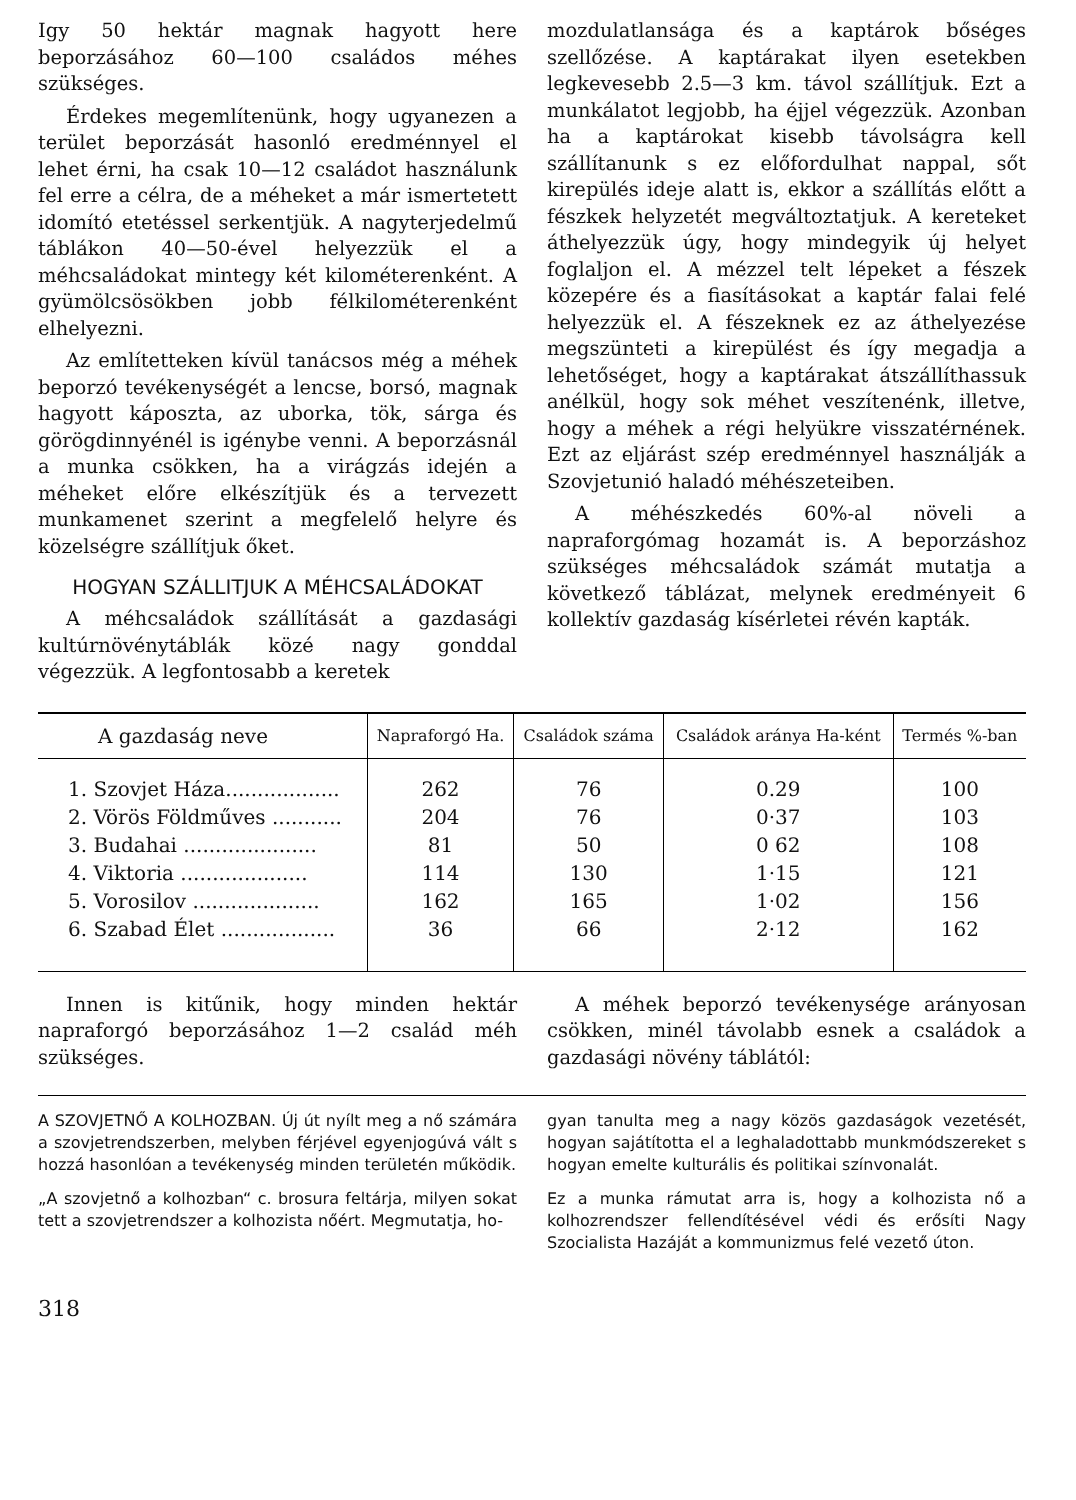Igy 50 hektár magnak hagyott here beporzásához 60—100 családos méhes szükséges.
Érdekes megemlítenünk, hogy ugyanezen a terület beporzását hasonló eredménnyel el lehet érni, ha csak 10—12 családot használunk fel erre a célra, de a méheket a már ismertetett idomító etetéssel serkentjük. A nagyterjedelmű táblákon 40—50-ével helyezzük el a méhcsaládokat mintegy két kilométerenként. A gyümölcsösökben jobb félkilométerenként elhelyezni.
Az említetteken kívül tanácsos még a méhek beporzó tevékenységét a lencse, borsó, magnak hagyott káposzta, az uborka, tök, sárga és görögdinnyénél is igénybe venni. A beporzásnál a munka csökken, ha a virágzás idején a méheket előre elkészítjük és a tervezett munkamenet szerint a megfelelő helyre és közelségre szállítjuk őket.
HOGYAN SZÁLLITJUK A MÉHCSALÁDOKAT
A méhcsaládok szállítását a gazdasági kultúrnövénytáblák közé nagy gonddal végezzük. A legfontosabb a keretek
mozdulatlansága és a kaptárok bőséges szellőzése. A kaptárakat ilyen esetekben legkevesebb 2.5—3 km. távol szállítjuk. Ezt a munkálatot legjobb, ha éjjel végezzük. Azonban ha a kaptárokat kisebb távolságra kell szállítanunk s ez előfordulhat nappal, sőt kirepülés ideje alatt is, ekkor a szállítás előtt a fészkek helyzetét megváltoztatjuk. A kereteket áthelyezzük úgy, hogy mindegyik új helyet foglaljon el. A mézzel telt lépeket a fészek közepére és a fiasításokat a kaptár falai felé helyezzük el. A fészeknek ez az áthelyezése megszünteti a kirepülést és így megadja a lehetőséget, hogy a kaptárakat átszállíthassuk anélkül, hogy sok méhet veszítenénk, illetve, hogy a méhek a régi helyükre visszatérnének. Ezt az eljárást szép eredménnyel használják a Szovjetunió haladó méhészeteiben.
A méhészkedés 60%-al növeli a napraforgómag hozamát is. A beporzáshoz szükséges méhcsaládok számát mutatja a következő táblázat, melynek eredményeit 6 kollektív gazdaság kísérletei révén kapták.
| A gazdaság neve | Napraforgó Ha. | Családok száma | Családok aránya Ha-ként | Termés %-ban |
| --- | --- | --- | --- | --- |
| 1. Szovjet Háza.................. | 262 | 76 | 0.29 | 100 |
| 2. Vörös Földműves ........... | 204 | 76 | 0·37 | 103 |
| 3. Budahai ..................... | 81 | 50 | 0 62 | 108 |
| 4. Viktoria .................... | 114 | 130 | 1·15 | 121 |
| 5. Vorosilov .................... | 162 | 165 | 1·02 | 156 |
| 6. Szabad Élet .................. | 36 | 66 | 2·12 | 162 |
Innen is kitűnik, hogy minden hektár napraforgó beporzásához 1—2 család méh szükséges.
A méhek beporzó tevékenysége arányosan csökken, minél távolabb esnek a családok a gazdasági növény táblától:
A SZOVJETNŐ A KOLHOZBAN. Új út nyílt meg a nő számára a szovjetrendszerben, melyben férjével egyenjogúvá vált s hozzá hasonlóan a tevékenység minden területén működik.
„A szovjetnő a kolhozban“ c. brosura feltárja, milyen sokat tett a szovjetrendszer a kolhozista nőért. Megmutatja, ho-
gyan tanulta meg a nagy közös gazdaságok vezetését, hogyan sajátította el a leghaladottabb munkmódszereket s hogyan emelte kulturális és politikai színvonalát.
Ez a munka rámutat arra is, hogy a kolhozista nő a kolhozrendszer fellendítésével védi és erősíti Nagy Szocialista Hazáját a kommunizmus felé vezető úton.
318